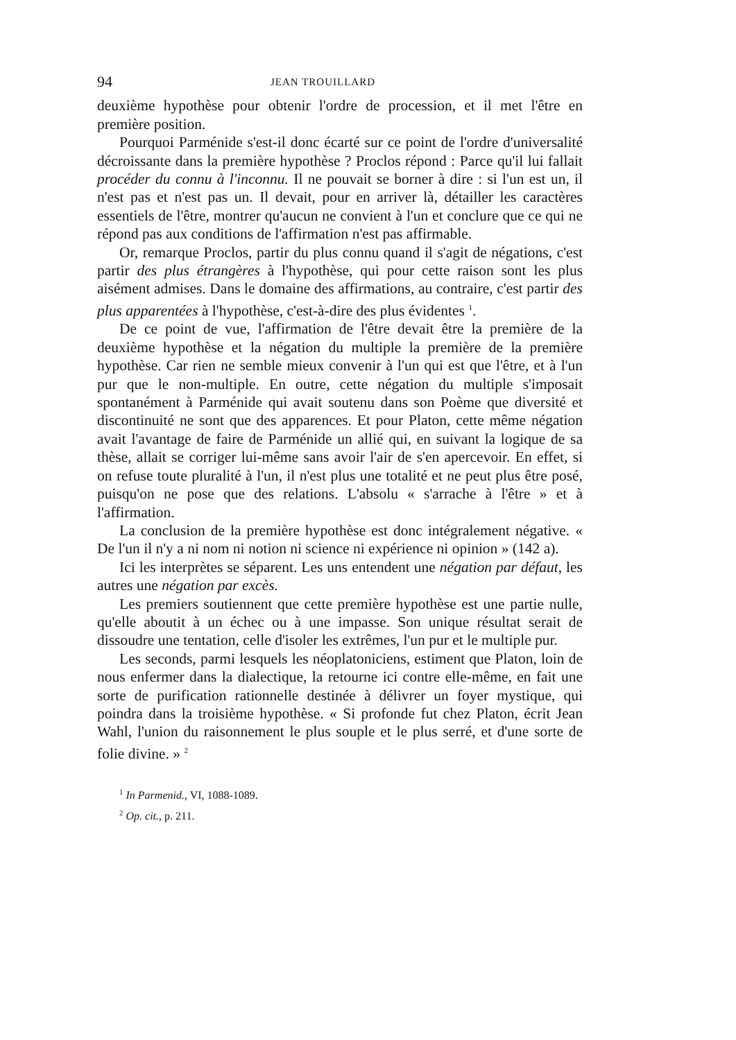94 JEAN TROUILLARD
deuxième hypothèse pour obtenir l'ordre de procession, et il met l'être en première position.
Pourquoi Parménide s'est-il donc écarté sur ce point de l'ordre d'universalité décroissante dans la première hypothèse ? Proclos répond : Parce qu'il lui fallait procéder du connu à l'inconnu. Il ne pouvait se borner à dire : si l'un est un, il n'est pas et n'est pas un. Il devait, pour en arriver là, détailler les caractères essentiels de l'être, montrer qu'aucun ne convient à l'un et conclure que ce qui ne répond pas aux conditions de l'affirmation n'est pas affirmable.
Or, remarque Proclos, partir du plus connu quand il s'agit de négations, c'est partir des plus étrangères à l'hypothèse, qui pour cette raison sont les plus aisément admises. Dans le domaine des affirmations, au contraire, c'est partir des plus apparentées à l'hypothèse, c'est-à-dire des plus évidentes <sup>1</sup>.
De ce point de vue, l'affirmation de l'être devait être la première de la deuxième hypothèse et la négation du multiple la première de la première hypothèse. Car rien ne semble mieux convenir à l'un qui est que l'être, et à l'un pur que le non-multiple. En outre, cette négation du multiple s'imposait spontanément à Parménide qui avait soutenu dans son Poème que diversité et discontinuité ne sont que des apparences. Et pour Platon, cette même négation avait l'avantage de faire de Parménide un allié qui, en suivant la logique de sa thèse, allait se corriger lui-même sans avoir l'air de s'en apercevoir. En effet, si on refuse toute pluralité à l'un, il n'est plus une totalité et ne peut plus être posé, puisqu'on ne pose que des relations. L'absolu « s'arrache à l'être » et à l'affirmation.
La conclusion de la première hypothèse est donc intégralement négative. « De l'un il n'y a ni nom ni notion ni science ni expérience ni opinion » (142 a).
Ici les interprètes se séparent. Les uns entendent une négation par défaut, les autres une négation par excès.
Les premiers soutiennent que cette première hypothèse est une partie nulle, qu'elle aboutit à un échec ou à une impasse. Son unique résultat serait de dissoudre une tentation, celle d'isoler les extrêmes, l'un pur et le multiple pur.
Les seconds, parmi lesquels les néoplatoniciens, estiment que Platon, loin de nous enfermer dans la dialectique, la retourne ici contre elle-même, en fait une sorte de purification rationnelle destinée à délivrer un foyer mystique, qui poindra dans la troisième hypothèse. « Si profonde fut chez Platon, écrit Jean Wahl, l'union du raisonnement le plus souple et le plus serré, et d'une sorte de folie divine. » <sup>2</sup>
<sup>1</sup> In Parmenid., VI, 1088-1089.
<sup>2</sup> Op. cit., p. 211.